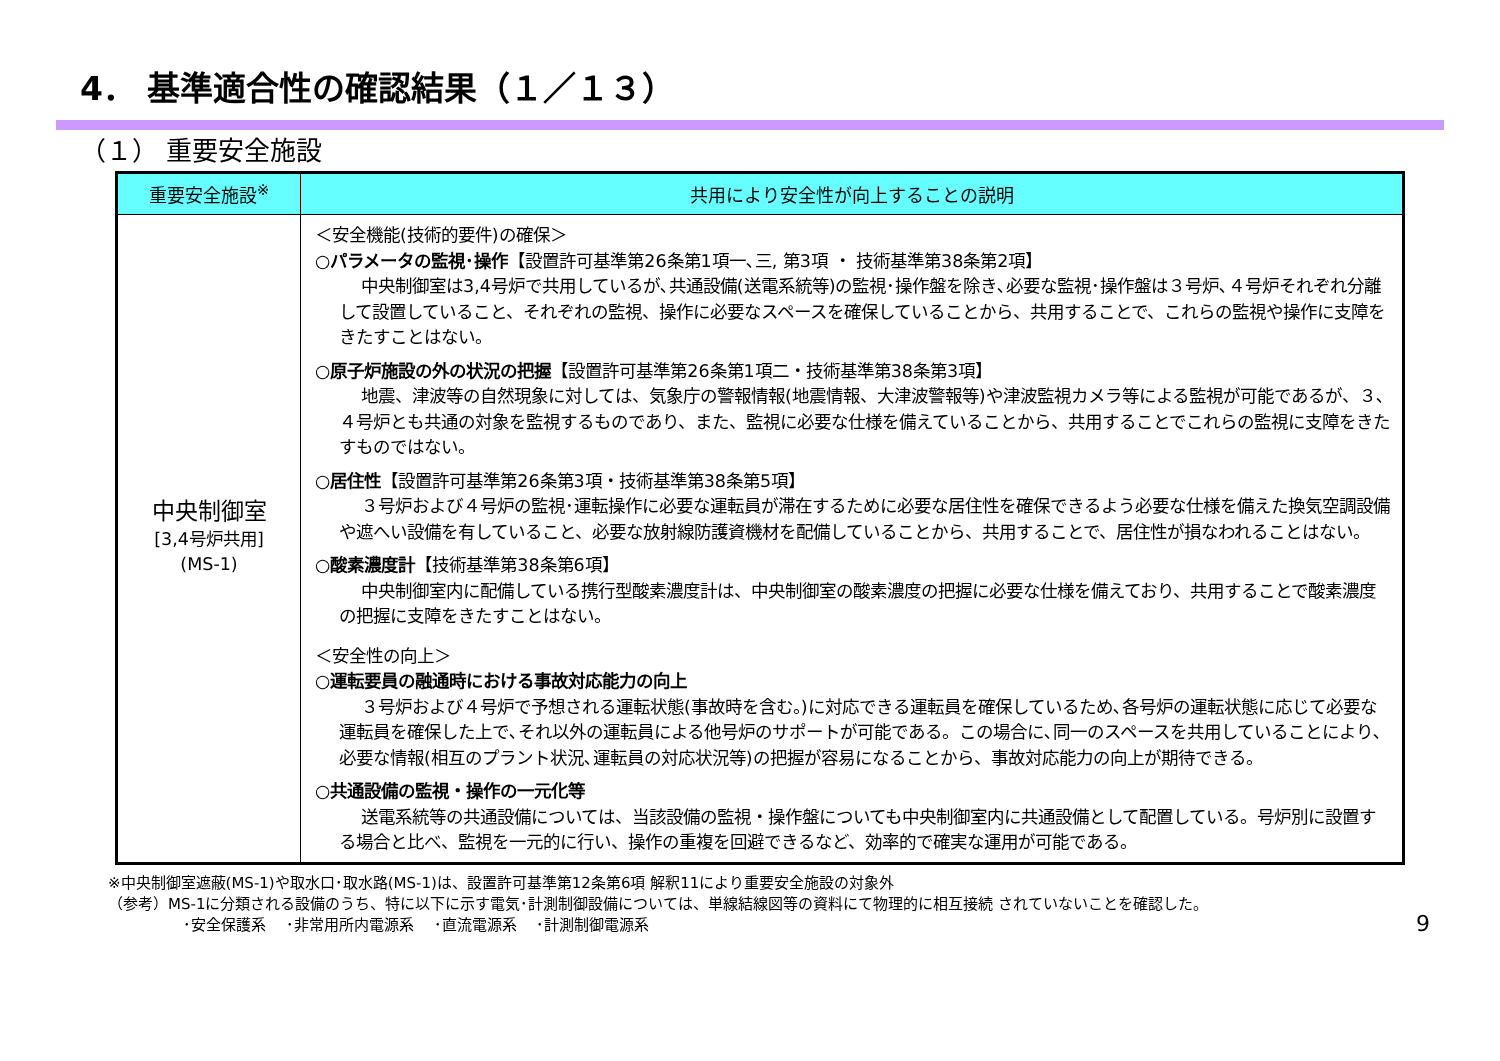4． 基準適合性の確認結果（１／１３）
（１） 重要安全施設
| 重要安全施設<sup>※</sup> | 共用により安全性が向上することの説明 |
| --- | --- |
| 中央制御室 [3,4号炉共用] (MS-1) | ＜安全機能(技術的要件)の確保＞ ○パラメータの監視･操作 【設置許可基準第26条第1項一､三, 第3項 ・ 技術基準第38条第2項】 中央制御室は3,4号炉で共用しているが､共通設備(送電系統等)の監視･操作盤を除き､必要な監視･操作盤は３号炉､４号炉それぞれ分離して設置していること、それぞれの監視、操作に必要なスペースを確保していることから、共用することで、これらの監視や操作に支障をきたすことはない。 ○原子炉施設の外の状況の把握 【設置許可基準第26条第1項二・技術基準第38条第3項】 地震、津波等の自然現象に対しては、気象庁の警報情報(地震情報、大津波警報等)や津波監視カメラ等による監視が可能であるが、３､４号炉とも共通の対象を監視するものであり、また、監視に必要な仕様を備えていることから、共用することでこれらの監視に支障をきたすものではない。 ○居住性 【設置許可基準第26条第3項・技術基準第38条第5項】 ３号炉および４号炉の監視･運転操作に必要な運転員が滞在するために必要な居住性を確保できるよう必要な仕様を備えた換気空調設備や遮へい設備を有していること、必要な放射線防護資機材を配備していることから、共用することで、居住性が損なわれることはない。 ○酸素濃度計 【技術基準第38条第6項】 中央制御室内に配備している携行型酸素濃度計は、中央制御室の酸素濃度の把握に必要な仕様を備えており、共用することで酸素濃度の把握に支障をきたすことはない。 ＜安全性の向上＞ ○運転要員の融通時における事故対応能力の向上 ３号炉および４号炉で予想される運転状態(事故時を含む。)に対応できる運転員を確保しているため､各号炉の運転状態に応じて必要な運転員を確保した上で､それ以外の運転員による他号炉のサポートが可能である。この場合に､同一のスペースを共用していることにより､必要な情報(相互のプラント状況､運転員の対応状況等)の把握が容易になることから、事故対応能力の向上が期待できる。 ○共通設備の監視・操作の一元化等 送電系統等の共通設備については、当該設備の監視・操作盤についても中央制御室内に共通設備として配置している。号炉別に設置する場合と比べ、監視を一元的に行い、操作の重複を回避できるなど、効率的で確実な運用が可能である。 |
※中央制御室遮蔽(MS-1)や取水口･取水路(MS-1)は、設置許可基準第12条第6項 解釈11により重要安全施設の対象外
（参考）MS-1に分類される設備のうち、特に以下に示す電気･計測制御設備については、単線結線図等の資料にて物理的に相互接続 されていないことを確認した。
･安全保護系　 ･非常用所内電源系　 ･直流電源系　 ･計測制御電源系
9